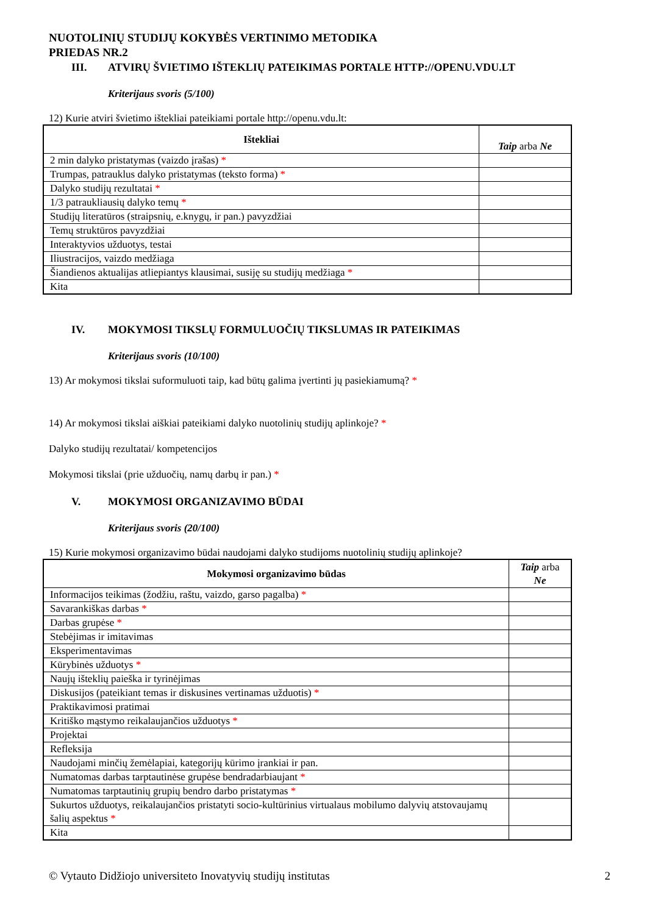NUOTOLINIŲ STUDIJŲ KOKYBĖS VERTINIMO METODIKA
PRIEDAS NR.2
III. ATVIRŲ ŠVIETIMO IŠTEKLIŲ PATEIKIMAS PORTALE HTTP://OPENU.VDU.LT
Kriterijaus svoris (5/100)
12) Kurie atviri švietimo ištekliai pateikiami portale http://openu.vdu.lt:
| Ištekliai | Taip arba Ne |
| --- | --- |
| 2 min dalyko pristatymas (vaizdo įrašas) * | |
| Trumpas, patrauklus dalyko pristatymas (teksto forma) * | |
| Dalyko studijų rezultatai * | |
| 1/3 patraukliausių dalyko temų * | |
| Studijų literatūros (straipsnių, e.knygų, ir pan.) pavyzdžiai | |
| Temų struktūros pavyzdžiai | |
| Interaktyvios užduotys, testai | |
| Iliustracijos, vaizdo medžiaga | |
| Šiandienos aktualijas atliepiantys klausimai, susiję su studijų medžiaga * | |
| Kita | |
IV. MOKYMOSI TIKSLŲ FORMULUOČIŲ TIKSLUMAS IR PATEIKIMAS
Kriterijaus svoris (10/100)
13) Ar mokymosi tikslai suformuluoti taip, kad būtų galima įvertinti jų pasiekiamumą? *
14) Ar mokymosi tikslai aiškiai pateikiami dalyko nuotolinių studijų aplinkoje? *
Dalyko studijų rezultatai/ kompetencijos
Mokymosi tikslai (prie užduočių, namų darbų ir pan.) *
V. MOKYMOSI ORGANIZAVIMO BŪDAI
Kriterijaus svoris (20/100)
15) Kurie mokymosi organizavimo būdai naudojami dalyko studijoms nuotolinių studijų aplinkoje?
| Mokymosi organizavimo būdas | Taip arba Ne |
| --- | --- |
| Informacijos teikimas (žodžiu, raštu, vaizdo, garso pagalba) * | |
| Savarankiškas darbas * | |
| Darbas grupėse * | |
| Stebėjimas ir imitavimas | |
| Eksperimentavimas | |
| Kūrybinės užduotys * | |
| Naujų išteklių paieška ir tyrinėjimas | |
| Diskusijos (pateikiant temas ir diskusines vertinamas užduotis) * | |
| Praktikavimosi pratimai | |
| Kritiško mąstymo reikalaujančios užduotys * | |
| Projektai | |
| Refleksija | |
| Naudojami minčių žemėlapiai, kategorijų kūrimo įrankiai ir pan. | |
| Numatomas darbas tarptautinėse grupėse bendradarbiaujant * | |
| Numatomas tarptautinių grupių bendro darbo pristatymas * | |
| Sukurtos užduotys, reikalaujančios pristatyti socio-kultūrinius virtualaus mobilumo dalyvių atstovaujamų šalių aspektus * | |
| Kita | |
© Vytauto Didžiojo universiteto Inovatyvių studijų institutas 2